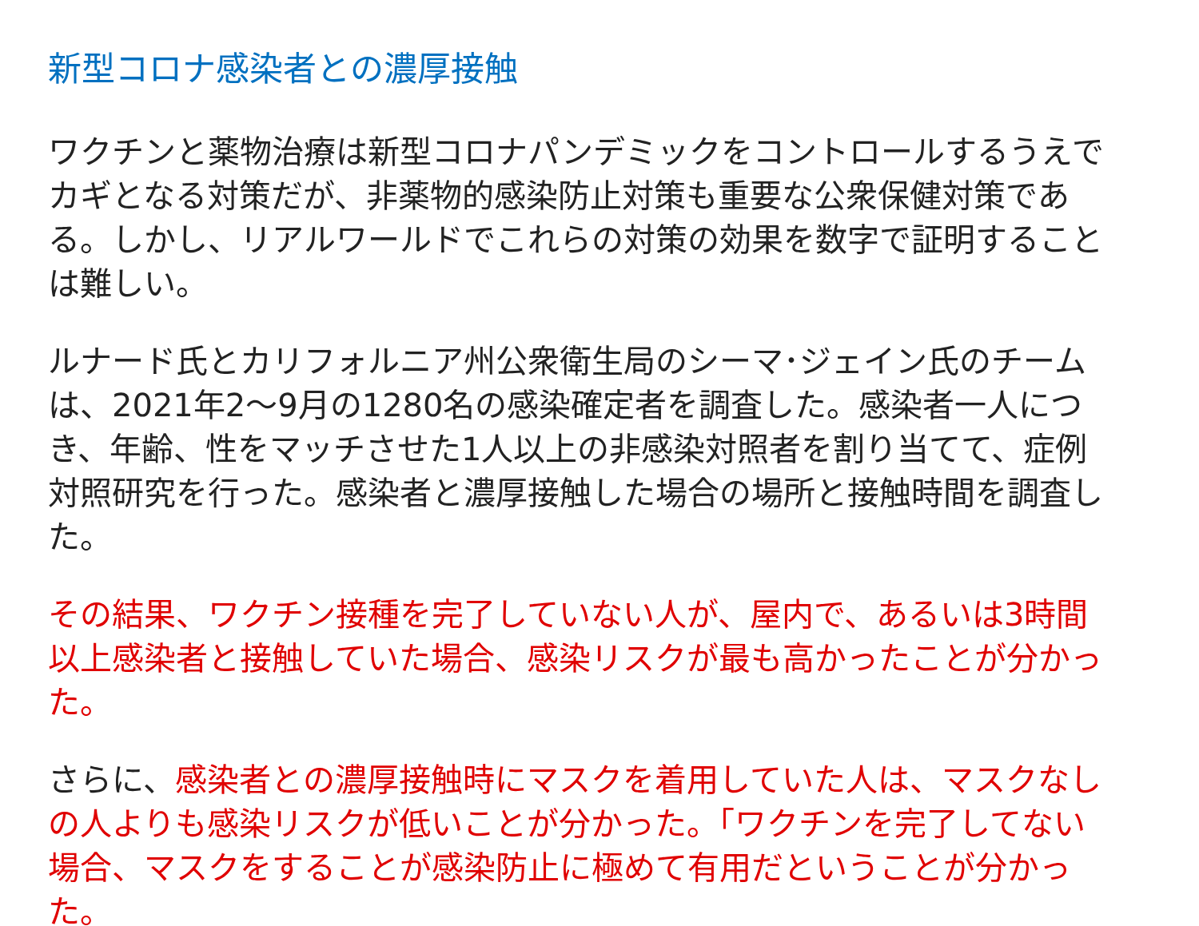新型コロナ感染者との濃厚接触
ワクチンと薬物治療は新型コロナパンデミックをコントロールするうえでカギとなる対策だが、非薬物的感染防止対策も重要な公衆保健対策である。しかし、リアルワールドでこれらの対策の効果を数字で証明することは難しい。
ルナード氏とカリフォルニア州公衆衛生局のシーマ･ジェイン氏のチームは、2021年2～9月の1280名の感染確定者を調査した。感染者一人につき、年齢、性をマッチさせた1人以上の非感染対照者を割り当てて、症例対照研究を行った。感染者と濃厚接触した場合の場所と接触時間を調査した。
その結果、ワクチン接種を完了していない人が、屋内で、あるいは3時間以上感染者と接触していた場合、感染リスクが最も高かったことが分かった。
さらに、感染者との濃厚接触時にマスクを着用していた人は、マスクなしの人よりも感染リスクが低いことが分かった。「ワクチンを完了してない場合、マスクをすることが感染防止に極めて有用だということが分かった。